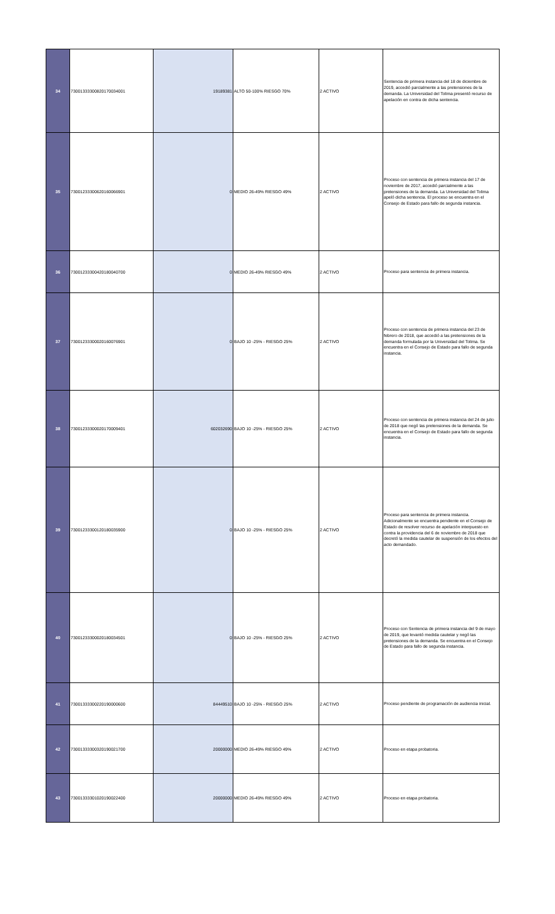| 34 | 73001333300820170034001 | 19189381 | ALTO 50-100% RIESGO 70% | 2 ACTIVO | Sentencia de primera instancia del 18 de diciembre de 2019, accedió parcialmente a las pretensiones de la demanda. La Universidad del Tolima presentó recurso de apelación en contra de dicha sentencia. |
| 35 | 73001233300620160066901 | 0 | MEDIO 26-49% RIESGO 49% | 2 ACTIVO | Proceso con sentencia de primera instancia del 17 de noviembre de 2017, accedió parcialmente a las pretensiones de la demanda. La Universidad del Tolima apeló dicha sentencia. El proceso se encuentra en el Consejo de Estado para fallo de segunda instancia. |
| 36 | 73001233300420180040700 | 0 | MEDIO 26-49% RIESGO 49% | 2 ACTIVO | Proceso para sentencia de primera instancia. |
| 37 | 73001233300020160076901 | 0 | BAJO 10 -25% - RIESGO 25% | 2 ACTIVO | Proceso con sentencia de primera instancia del 23 de febrero de 2018, que accedió a las pretensiones de la demanda formulada por la Universidad del Tolima. Se encuentra en el Consejo de Estado para fallo de segunda instancia. |
| 38 | 73001233300020170009401 | 602032690 | BAJO 10 -25% - RIESGO 25% | 2 ACTIVO | Proceso con sentencia de primera instancia del 24 de julio de 2018 que negó las pretensiones de la demanda. Se encuentra en el Consejo de Estado para fallo de segunda instancia. |
| 39 | 73001233300120180035900 | 0 | BAJO 10 -25% - RIESGO 25% | 2 ACTIVO | Proceso para sentencia de primera instancia. Adicionalmente se encuentra pendiente en el Consejo de Estado de resolver recurso de apelación interpuesto en contra la providencia del 6 de noviembre de 2018 que decretó la medida cautelar de suspensión de los efectos del acto demandado. |
| 40 | 73001233300020180034501 | 0 | BAJO 10 -25% - RIESGO 25% | 2 ACTIVO | Proceso con Sentencia de primera instancia del 9 de mayo de 2019, que levantó medida cautelar y negó las pretensiones de la demanda. Se encuentra en el Consejo de Estado para fallo de segunda instancia. |
| 41 | 73001333300220190000600 | 84449510 | BAJO 10 -25% - RIESGO 25% | 2 ACTIVO | Proceso pendiente de programación de audiencia inicial. |
| 42 | 73001333300320190021700 | 20000000 | MEDIO 26-49% RIESGO 49% | 2 ACTIVO | Proceso en etapa probatoria. |
| 43 | 73001333301020190022400 | 20000000 | MEDIO 26-49% RIESGO 49% | 2 ACTIVO | Proceso en etapa probatoria. |